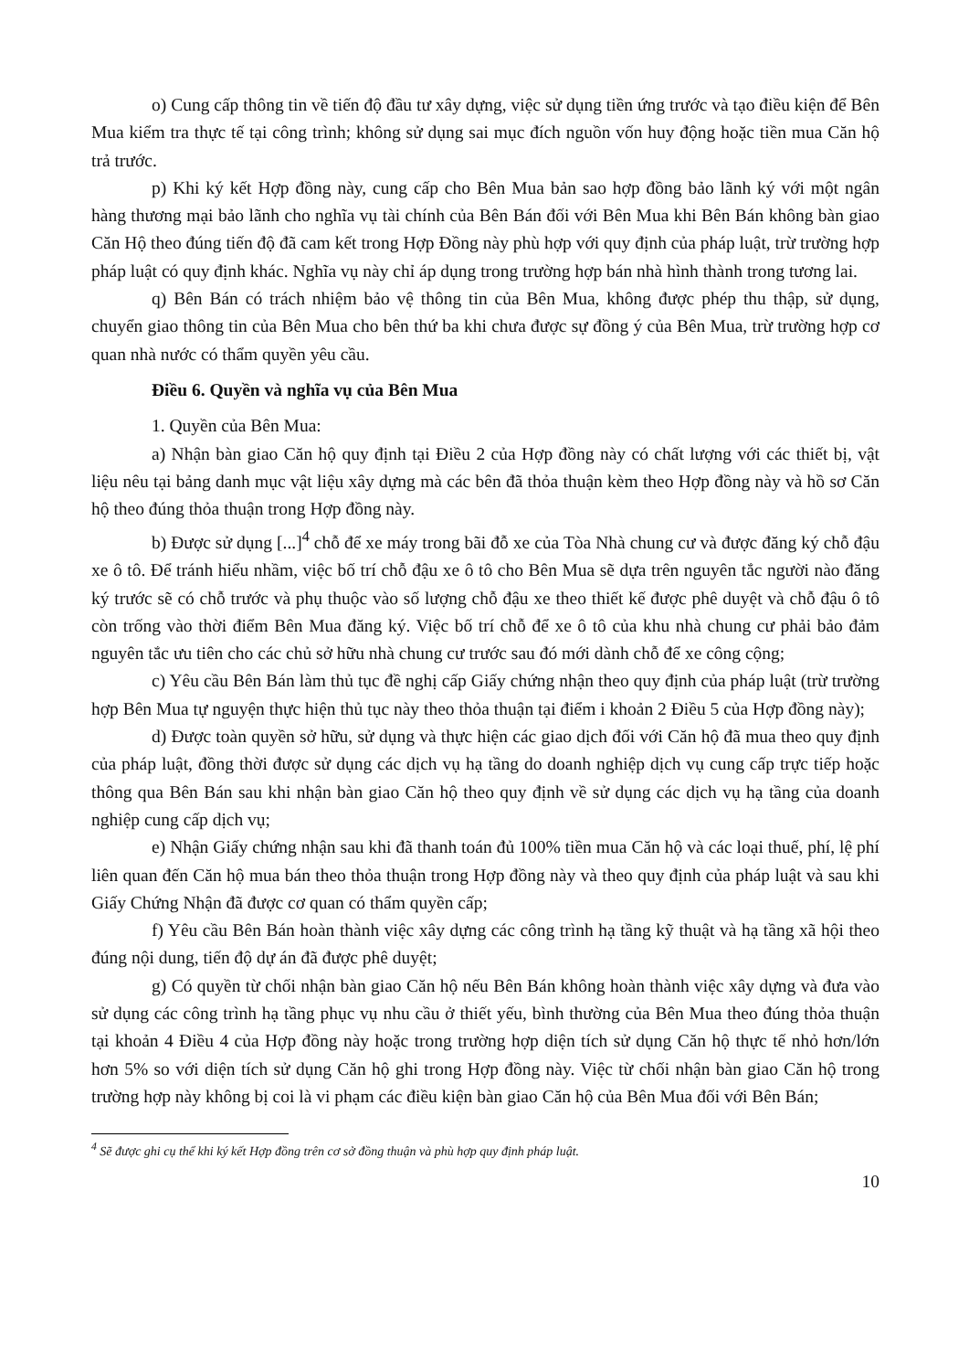o) Cung cấp thông tin về tiến độ đầu tư xây dựng, việc sử dụng tiền ứng trước và tạo điều kiện để Bên Mua kiểm tra thực tế tại công trình; không sử dụng sai mục đích nguồn vốn huy động hoặc tiền mua Căn hộ trả trước.
p) Khi ký kết Hợp đồng này, cung cấp cho Bên Mua bản sao hợp đồng bảo lãnh ký với một ngân hàng thương mại bảo lãnh cho nghĩa vụ tài chính của Bên Bán đối với Bên Mua khi Bên Bán không bàn giao Căn Hộ theo đúng tiến độ đã cam kết trong Hợp Đồng này phù hợp với quy định của pháp luật, trừ trường hợp pháp luật có quy định khác. Nghĩa vụ này chỉ áp dụng trong trường hợp bán nhà hình thành trong tương lai.
q) Bên Bán có trách nhiệm bảo vệ thông tin của Bên Mua, không được phép thu thập, sử dụng, chuyển giao thông tin của Bên Mua cho bên thứ ba khi chưa được sự đồng ý của Bên Mua, trừ trường hợp cơ quan nhà nước có thẩm quyền yêu cầu.
Điều 6. Quyền và nghĩa vụ của Bên Mua
1. Quyền của Bên Mua:
a) Nhận bàn giao Căn hộ quy định tại Điều 2 của Hợp đồng này có chất lượng với các thiết bị, vật liệu nêu tại bảng danh mục vật liệu xây dựng mà các bên đã thỏa thuận kèm theo Hợp đồng này và hồ sơ Căn hộ theo đúng thỏa thuận trong Hợp đồng này.
b) Được sử dụng [...]<sup>4</sup> chỗ để xe máy trong bãi đỗ xe của Tòa Nhà chung cư và được đăng ký chỗ đậu xe ô tô. Để tránh hiểu nhầm, việc bố trí chỗ đậu xe ô tô cho Bên Mua sẽ dựa trên nguyên tắc người nào đăng ký trước sẽ có chỗ trước và phụ thuộc vào số lượng chỗ đậu xe theo thiết kế được phê duyệt và chỗ đậu ô tô còn trống vào thời điểm Bên Mua đăng ký. Việc bố trí chỗ để xe ô tô của khu nhà chung cư phải bảo đảm nguyên tắc ưu tiên cho các chủ sở hữu nhà chung cư trước sau đó mới dành chỗ để xe công cộng;
c) Yêu cầu Bên Bán làm thủ tục đề nghị cấp Giấy chứng nhận theo quy định của pháp luật (trừ trường hợp Bên Mua tự nguyện thực hiện thủ tục này theo thỏa thuận tại điểm i khoản 2 Điều 5 của Hợp đồng này);
d) Được toàn quyền sở hữu, sử dụng và thực hiện các giao dịch đối với Căn hộ đã mua theo quy định của pháp luật, đồng thời được sử dụng các dịch vụ hạ tầng do doanh nghiệp dịch vụ cung cấp trực tiếp hoặc thông qua Bên Bán sau khi nhận bàn giao Căn hộ theo quy định về sử dụng các dịch vụ hạ tầng của doanh nghiệp cung cấp dịch vụ;
e) Nhận Giấy chứng nhận sau khi đã thanh toán đủ 100% tiền mua Căn hộ và các loại thuế, phí, lệ phí liên quan đến Căn hộ mua bán theo thỏa thuận trong Hợp đồng này và theo quy định của pháp luật và sau khi Giấy Chứng Nhận đã được cơ quan có thẩm quyền cấp;
f) Yêu cầu Bên Bán hoàn thành việc xây dựng các công trình hạ tầng kỹ thuật và hạ tầng xã hội theo đúng nội dung, tiến độ dự án đã được phê duyệt;
g) Có quyền từ chối nhận bàn giao Căn hộ nếu Bên Bán không hoàn thành việc xây dựng và đưa vào sử dụng các công trình hạ tầng phục vụ nhu cầu ở thiết yếu, bình thường của Bên Mua theo đúng thỏa thuận tại khoản 4 Điều 4 của Hợp đồng này hoặc trong trường hợp diện tích sử dụng Căn hộ thực tế nhỏ hơn/lớn hơn 5% so với diện tích sử dụng Căn hộ ghi trong Hợp đồng này. Việc từ chối nhận bàn giao Căn hộ trong trường hợp này không bị coi là vi phạm các điều kiện bàn giao Căn hộ của Bên Mua đối với Bên Bán;
<sup>4</sup> Sẽ được ghi cụ thể khi ký kết Hợp đồng trên cơ sở đồng thuận và phù hợp quy định pháp luật.
10